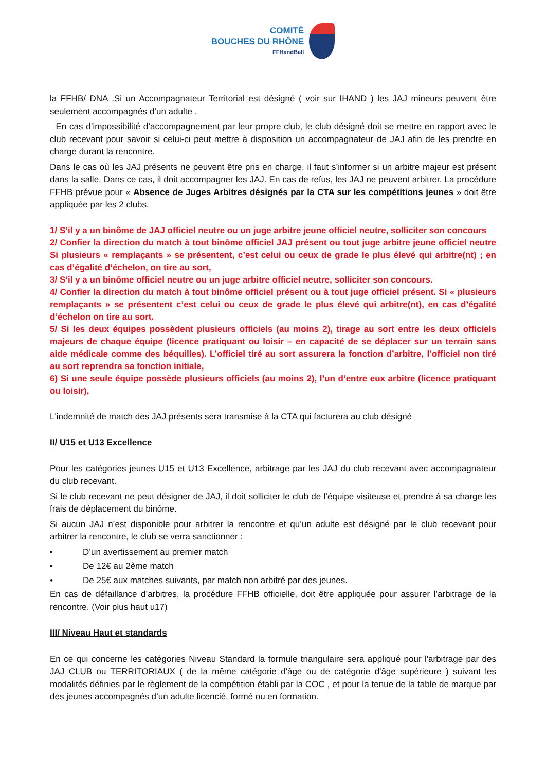COMITÉ
BOUCHES DU RHÔNE
FFHandBall
la FFHB/ DNA .Si un Accompagnateur Territorial est désigné ( voir sur IHAND ) les JAJ mineurs peuvent être seulement accompagnés d’un adulte .
En cas d’impossibilité d’accompagnement par leur propre club, le club désigné doit se mettre en rapport avec le club recevant pour savoir si celui-ci peut mettre à disposition un accompagnateur de JAJ afin de les prendre en charge durant la rencontre.
Dans le cas où les JAJ présents ne peuvent être pris en charge, il faut s’informer si un arbitre majeur est présent dans la salle. Dans ce cas, il doit accompagner les JAJ. En cas de refus, les JAJ ne peuvent arbitrer. La procédure FFHB prévue pour « Absence de Juges Arbitres désignés par la CTA sur les compétitions jeunes » doit être appliquée par les 2 clubs.
1/ S’il y a un binôme de JAJ officiel neutre ou un juge arbitre jeune officiel neutre, solliciter son concours
2/ Confier la direction du match à tout binôme officiel JAJ présent ou tout juge arbitre jeune officiel neutre Si plusieurs « remplaçants » se présentent, c’est celui ou ceux de grade le plus élevé qui arbitre(nt) ; en cas d’égalité d’échelon, on tire au sort,
3/ S’il y a un binôme officiel neutre ou un juge arbitre officiel neutre, solliciter son concours.
4/ Confier la direction du match à tout binôme officiel présent ou à tout juge officiel présent. Si « plusieurs remplaçants » se présentent c’est celui ou ceux de grade le plus élevé qui arbitre(nt), en cas d’égalité d’échelon on tire au sort.
5/ Si les deux équipes possèdent plusieurs officiels (au moins 2), tirage au sort entre les deux officiels majeurs de chaque équipe (licence pratiquant ou loisir – en capacité de se déplacer sur un terrain sans aide médicale comme des béquilles). L’officiel tiré au sort assurera la fonction d’arbitre, l’officiel non tiré au sort reprendra sa fonction initiale,
6) Si une seule équipe possède plusieurs officiels (au moins 2), l’un d’entre eux arbitre (licence pratiquant ou loisir),
L'indemnité de match des JAJ présents sera transmise à la CTA qui facturera au club désigné
II/ U15 et U13 Excellence
Pour les catégories jeunes U15 et U13 Excellence, arbitrage par les JAJ du club recevant avec accompagnateur du club recevant.
Si le club recevant ne peut désigner de JAJ, il doit solliciter le club de l’équipe visiteuse et prendre à sa charge les frais de déplacement du binôme.
Si aucun JAJ n’est disponible pour arbitrer la rencontre et qu’un adulte est désigné par le club recevant pour arbitrer la rencontre, le club se verra sanctionner :
• D’un avertissement au premier match
• De 12€ au 2ème match
• De 25€ aux matches suivants, par match non arbitré par des jeunes.
En cas de défaillance d’arbitres, la procédure FFHB officielle, doit être appliquée pour assurer l’arbitrage de la rencontre. (Voir plus haut u17)
III/ Niveau Haut et standards
En ce qui concerne les catégories Niveau Standard la formule triangulaire sera appliqué pour l'arbitrage par des JAJ CLUB ou TERRITORIAUX ( de la même catégorie d'âge ou de catégorie d'âge supérieure ) suivant les modalités définies par le règlement de la compétition établi par la COC , et pour la tenue de la table de marque par des jeunes accompagnés d’un adulte licencié, formé ou en formation.